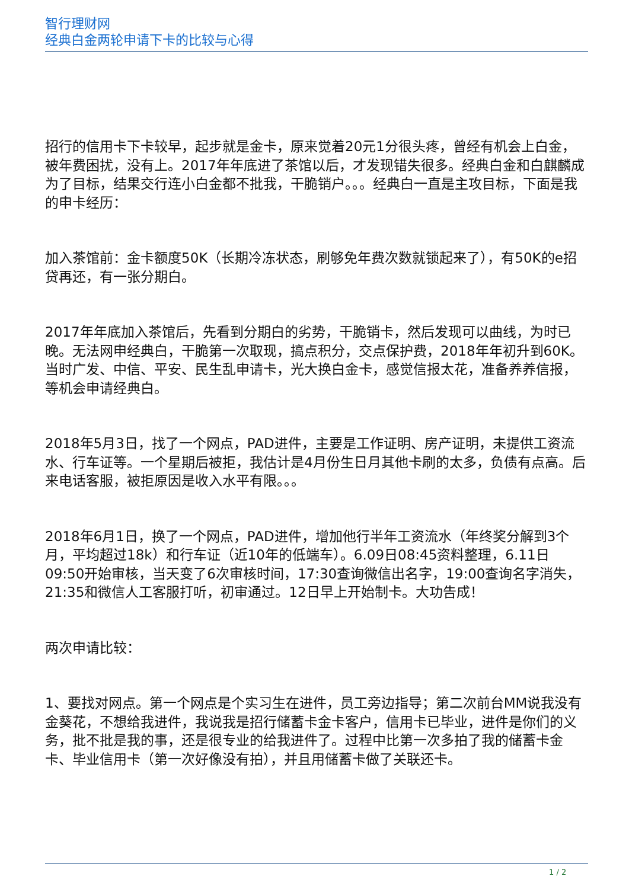智行理财网
经典白金两轮申请下卡的比较与心得
招行的信用卡下卡较早，起步就是金卡，原来觉着20元1分很头疼，曾经有机会上白金，被年费困扰，没有上。2017年年底进了茶馆以后，才发现错失很多。经典白金和白麒麟成为了目标，结果交行连小白金都不批我，干脆销户。。。经典白一直是主攻目标，下面是我的申卡经历：
加入茶馆前：金卡额度50K（长期冷冻状态，刷够免年费次数就锁起来了），有50K的e招贷再还，有一张分期白。
2017年年底加入茶馆后，先看到分期白的劣势，干脆销卡，然后发现可以曲线，为时已晚。无法网申经典白，干脆第一次取现，搞点积分，交点保护费，2018年年初升到60K。当时广发、中信、平安、民生乱申请卡，光大换白金卡，感觉信报太花，准备养养信报，等机会申请经典白。
2018年5月3日，找了一个网点，PAD进件，主要是工作证明、房产证明，未提供工资流水、行车证等。一个星期后被拒，我估计是4月份生日月其他卡刷的太多，负债有点高。后来电话客服，被拒原因是收入水平有限。。。
2018年6月1日，换了一个网点，PAD进件，增加他行半年工资流水（年终奖分解到3个月，平均超过18k）和行车证（近10年的低端车）。6.09日08:45资料整理，6.11日09:50开始审核，当天变了6次审核时间，17:30查询微信出名字，19:00查询名字消失，21:35和微信人工客服打听，初审通过。12日早上开始制卡。大功告成！
两次申请比较：
1、要找对网点。第一个网点是个实习生在进件，员工旁边指导；第二次前台MM说我没有金葵花，不想给我进件，我说我是招行储蓄卡金卡客户，信用卡已毕业，进件是你们的义务，批不批是我的事，还是很专业的给我进件了。过程中比第一次多拍了我的储蓄卡金卡、毕业信用卡（第一次好像没有拍），并且用储蓄卡做了关联还卡。
1 / 2